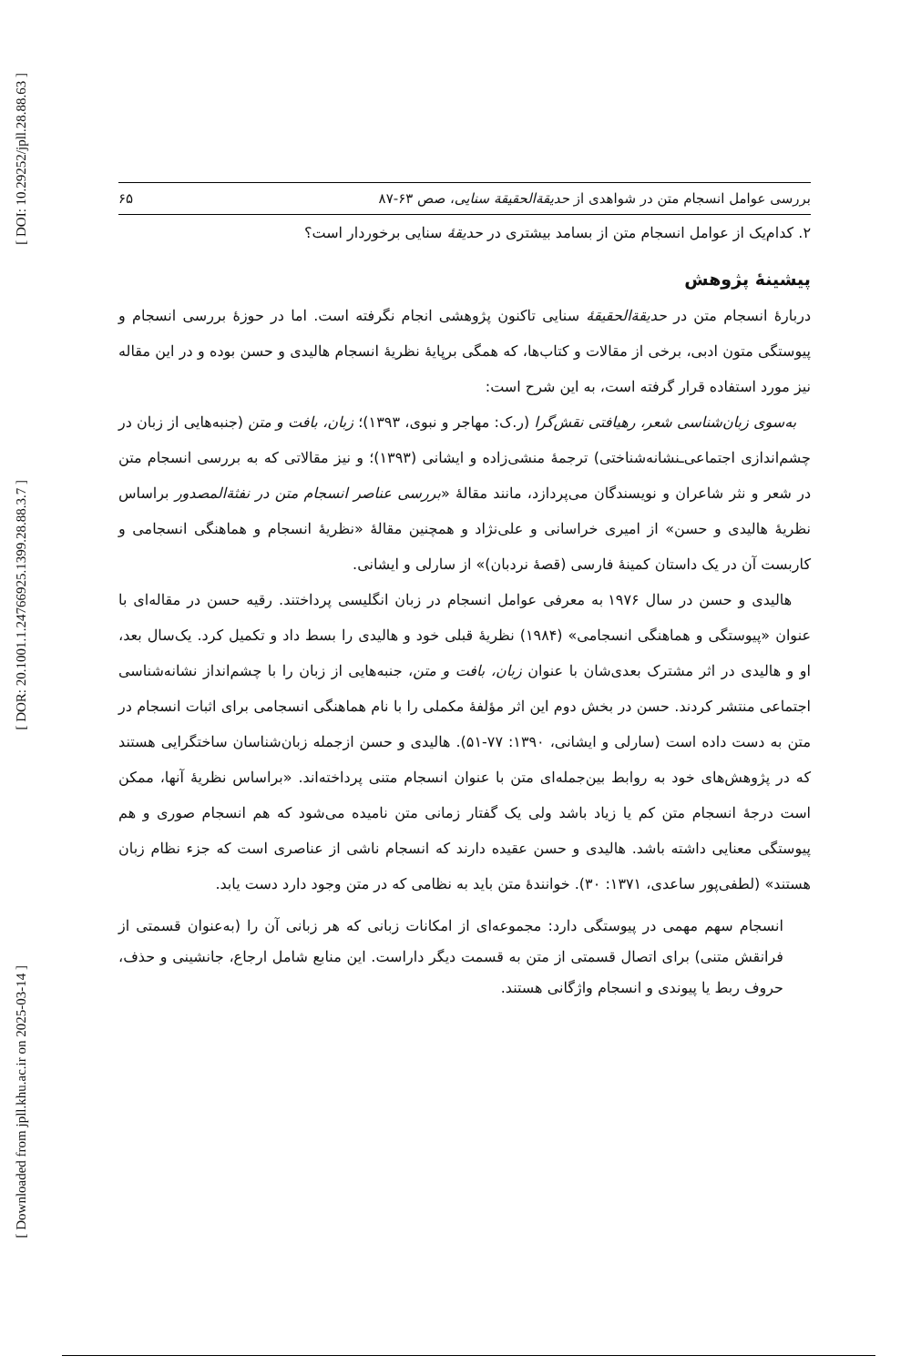[ DOI: 10.29252/jpll.28.88.63 ]
[ DOR: 20.1001.1.24766925.1399.28.88.3.7 ]
[ Downloaded from jpll.khu.ac.ir on 2025-03-14 ]
بررسی عوامل انسجام متن در شواهدی از حدیقة‌الحقیقة سنایی، صص ۶۳-۸۷ ۶۵
۲. کدام‌یک از عوامل انسجام متن از بسامد بیشتری در حدیقهٔ سنایی برخوردار است؟
پیشینهٔ پژوهش
دربارهٔ انسجام متن در حدیقة‌الحقیقهٔ سنایی تاکنون پژوهشی انجام نگرفته است. اما در حوزهٔ بررسی انسجام و پیوستگی متون ادبی، برخی از مقالات و کتاب‌ها، که همگی برپایهٔ نظریهٔ انسجام هالیدی و حسن بوده و در این مقاله نیز مورد استفاده قرار گرفته است، به این شرح است:
به‌سوی زبان‌شناسی شعر، رهیافتی نقش‌گرا (ر.ک: مهاجر و نبوی، ۱۳۹۳)؛ زبان، بافت و متن (جنبه‌هایی از زبان در چشم‌اندازی اجتماعی‌ـنشانه‌شناختی) ترجمهٔ منشی‌زاده و ایشانی (۱۳۹۳)؛ و نیز مقالاتی که به بررسی انسجام متن در شعر و نثر شاعران و نویسندگان می‌پردازد، مانند مقالهٔ «بررسی عناصر انسجام متن در نفثة‌المصدور براساس نظریهٔ هالیدی و حسن» از امیری خراسانی و علی‌نژاد و همچنین مقالهٔ «نظریهٔ انسجام و هماهنگی انسجامی و کاربست آن در یک داستان کمینهٔ فارسی (قصهٔ نردبان)» از سارلی و ایشانی.
هالیدی و حسن در سال ۱۹۷۶ به معرفی عوامل انسجام در زبان انگلیسی پرداختند. رقیه حسن در مقاله‌ای با عنوان «پیوستگی و هماهنگی انسجامی» (۱۹۸۴) نظریهٔ قبلی خود و هالیدی را بسط داد و تکمیل کرد. یک‌سال بعد، او و هالیدی در اثر مشترک بعدی‌شان با عنوان زبان، بافت و متن، جنبه‌هایی از زبان را با چشم‌انداز نشانه‌شناسی اجتماعی منتشر کردند. حسن در بخش دوم این اثر مؤلفهٔ مکملی را با نام هماهنگی انسجامی برای اثبات انسجام در متن به دست داده است (سارلی و ایشانی، ۱۳۹۰: ۷۷-۵۱). هالیدی و حسن ازجمله زبان‌شناسان ساختگرایی هستند که در پژوهش‌های خود به روابط بین‌جمله‌ای متن با عنوان انسجام متنی پرداخته‌اند. «براساس نظریهٔ آنها، ممکن است درجهٔ انسجام متن کم یا زیاد باشد ولی یک گفتار زمانی متن نامیده می‌شود که هم انسجام صوری و هم پیوستگی معنایی داشته باشد. هالیدی و حسن عقیده دارند که انسجام ناشی از عناصری است که جزء نظام زبان هستند» (لطفی‌پور ساعدی، ۱۳۷۱: ۳۰). خوانندهٔ متن باید به نظامی که در متن وجود دارد دست یابد.
انسجام سهم مهمی در پیوستگی دارد: مجموعه‌ای از امکانات زبانی که هر زبانی آن را (به‌عنوان قسمتی از فرانقش متنی) برای اتصال قسمتی از متن به قسمت دیگر داراست. این منابع شامل ارجاع، جانشینی و حذف، حروف ربط یا پیوندی و انسجام واژگانی هستند.